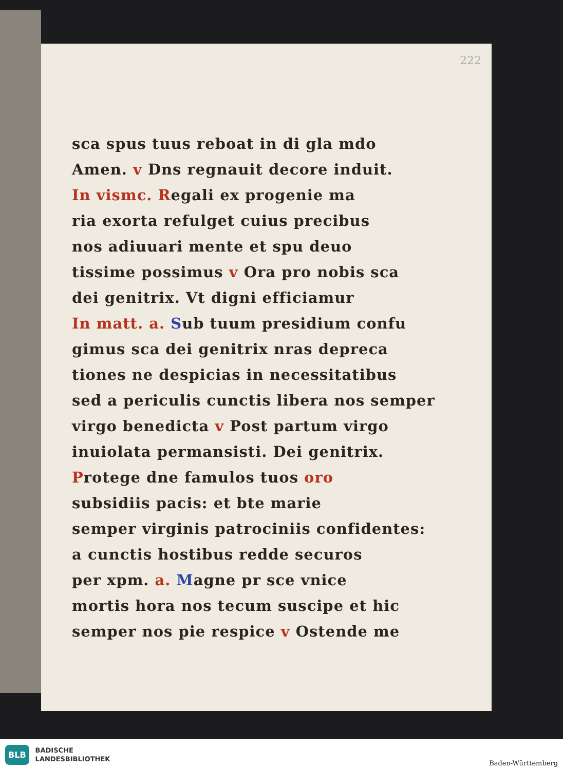222
sca spus tuus reboat in di gla mdo
Amen. v Dns regnauit decore induit.
In vismc. Regali ex progenie ma
ria exorta refulget cuius precibus
nos adiuuari mente et spu deuo
tissime possimus v Ora pro nobis sca
dei genitrix. Vt digni efficiamur
In matt. a. Sub tuum presidium confu
gimus sca dei genitrix nras depreca
tiones ne despicias in necessitatibus
sed a periculis cunctis libera nos semper
virgo benedicta v Post partum virgo
inuiolata permansisti. Dei genitrix.
Protege dne famulos tuos oro
subsidiis pacis: et bte marie
semper virginis patrociniis confidentes:
a cunctis hostibus redde securos
per xpm. a. Magne pr sce vnice
mortis hora nos tecum suscipe et hic
semper nos pie respice v Ostende me
BLB
BADISCHE
LANDESBIBLIOTHEK
Baden-Württemberg